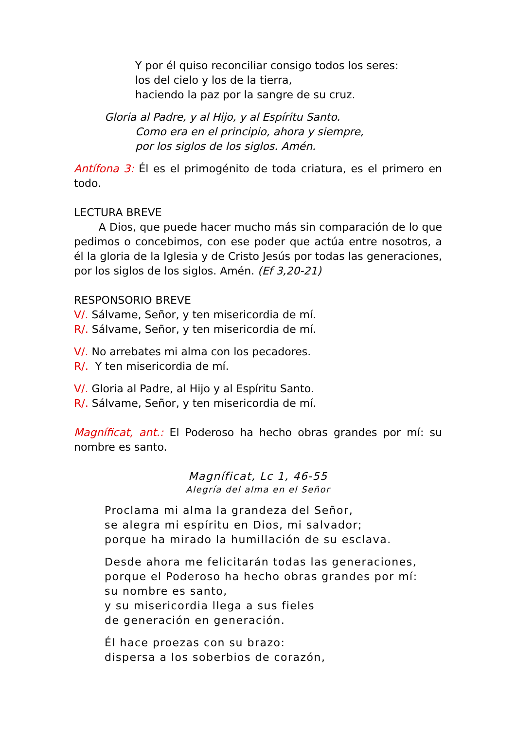Y por él quiso reconciliar consigo todos los seres:
los del cielo y los de la tierra,
haciendo la paz por la sangre de su cruz.
Gloria al Padre, y al Hijo, y al Espíritu Santo.
Como era en el principio, ahora y siempre,
por los siglos de los siglos. Amén.
Antífona 3: Él es el primogénito de toda criatura, es el primero en todo.
LECTURA BREVE
A Dios, que puede hacer mucho más sin comparación de lo que pedimos o concebimos, con ese poder que actúa entre nosotros, a él la gloria de la Iglesia y de Cristo Jesús por todas las generaciones, por los siglos de los siglos. Amén. (Ef 3,20-21)
RESPONSORIO BREVE
V/. Sálvame, Señor, y ten misericordia de mí.
R/. Sálvame, Señor, y ten misericordia de mí.
V/. No arrebates mi alma con los pecadores.
R/. Y ten misericordia de mí.
V/. Gloria al Padre, al Hijo y al Espíritu Santo.
R/. Sálvame, Señor, y ten misericordia de mí.
Magníficat, ant.: El Poderoso ha hecho obras grandes por mí: su nombre es santo.
Magníficat, Lc 1, 46-55
Alegría del alma en el Señor
Proclama mi alma la grandeza del Señor,
se alegra mi espíritu en Dios, mi salvador;
porque ha mirado la humillación de su esclava.
Desde ahora me felicitarán todas las generaciones,
porque el Poderoso ha hecho obras grandes por mí:
su nombre es santo,
y su misericordia llega a sus fieles
de generación en generación.
Él hace proezas con su brazo:
dispersa a los soberbios de corazón,